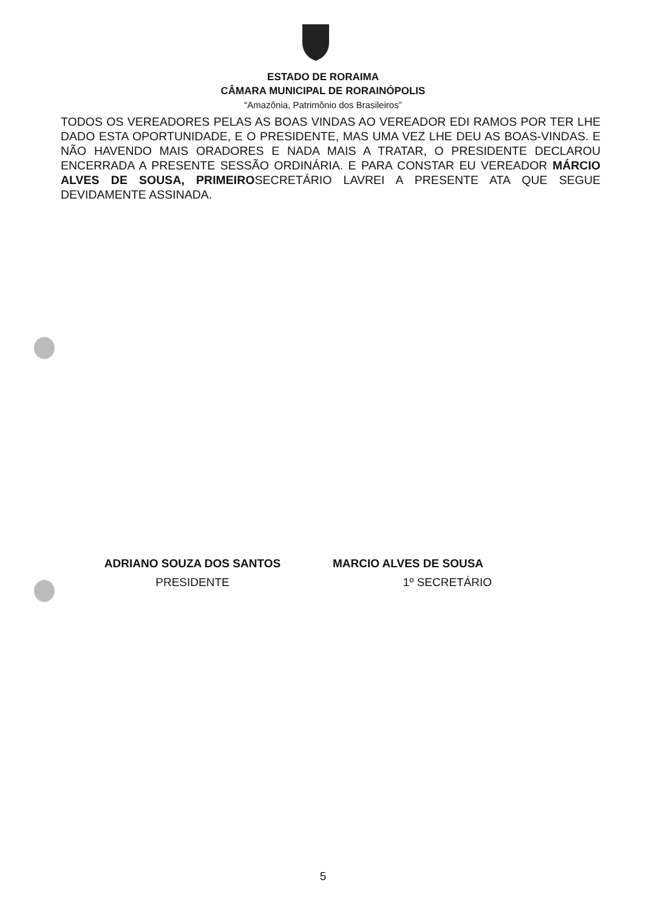ESTADO DE RORAIMA
CÂMARA MUNICIPAL DE RORAINÓPOLIS
“Amazônia, Patrimônio dos Brasileiros”
TODOS OS VEREADORES PELAS AS BOAS VINDAS AO VEREADOR EDI RAMOS POR TER LHE DADO ESTA OPORTUNIDADE, E O PRESIDENTE, MAS UMA VEZ LHE DEU AS BOAS-VINDAS. E NÃO HAVENDO MAIS ORADORES E NADA MAIS A TRATAR, O PRESIDENTE DECLAROU ENCERRADA A PRESENTE SESSÃO ORDINÁRIA. E PARA CONSTAR EU VEREADOR MÁRCIO ALVES DE SOUSA, PRIMEIROSECRETÁRIO LAVREI A PRESENTE ATA QUE SEGUE DEVIDAMENTE ASSINADA.
ADRIANO SOUZA DOS SANTOS
PRESIDENTE
MARCIO ALVES DE SOUSA
1º SECRETÁRIO
5